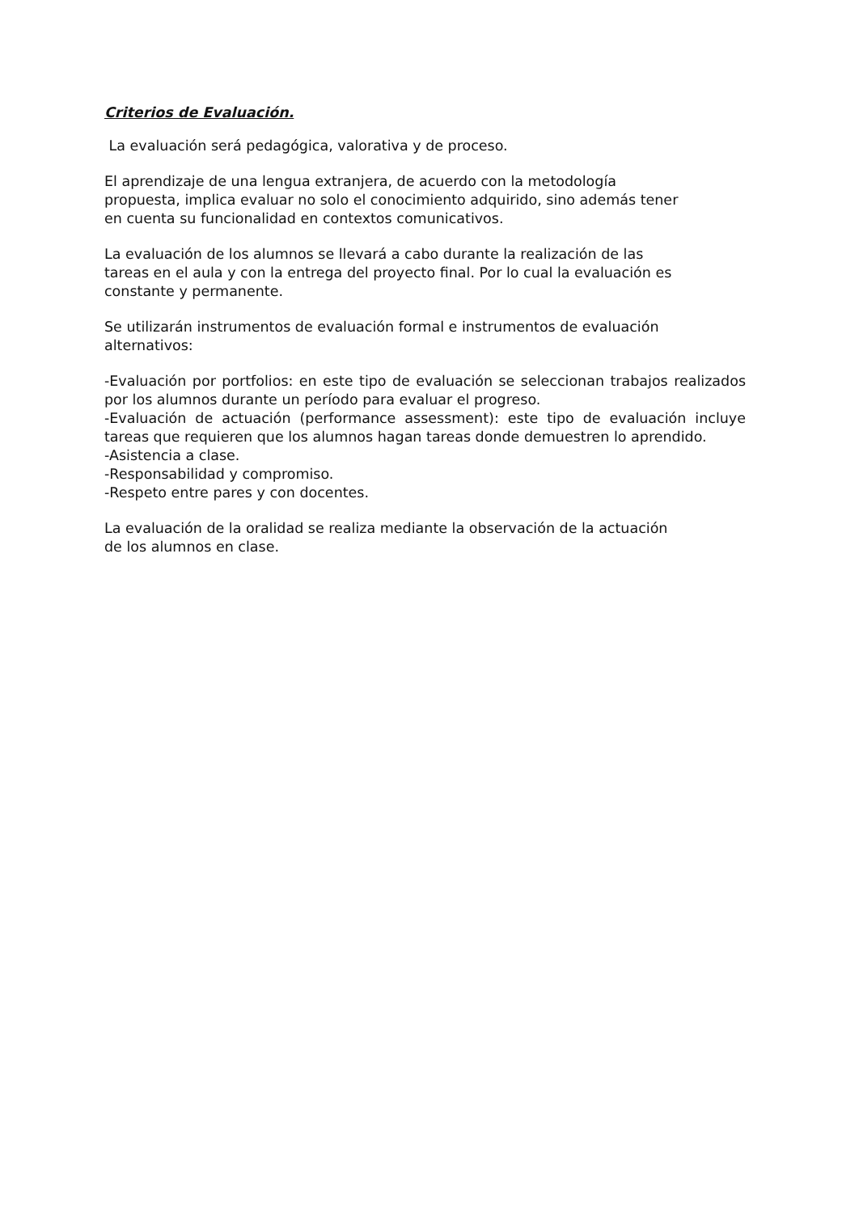Criterios de Evaluación.
La evaluación será pedagógica, valorativa y de proceso.
El aprendizaje de una lengua extranjera, de acuerdo con la metodología
propuesta, implica evaluar no solo el conocimiento adquirido, sino además tener
en cuenta su funcionalidad en contextos comunicativos.
La evaluación de los alumnos se llevará a cabo durante la realización de las
tareas en el aula y con la entrega del proyecto final. Por lo cual la evaluación es
constante y permanente.
Se utilizarán instrumentos de evaluación formal e instrumentos de evaluación
alternativos:
-Evaluación por portfolios: en este tipo de evaluación se seleccionan trabajos realizados por los alumnos durante un período para evaluar el progreso.
-Evaluación de actuación (performance assessment): este tipo de evaluación incluye tareas que requieren que los alumnos hagan tareas donde demuestren lo aprendido.
-Asistencia a clase.
-Responsabilidad y compromiso.
-Respeto entre pares y con docentes.
La evaluación de la oralidad se realiza mediante la observación de la actuación
de los alumnos en clase.